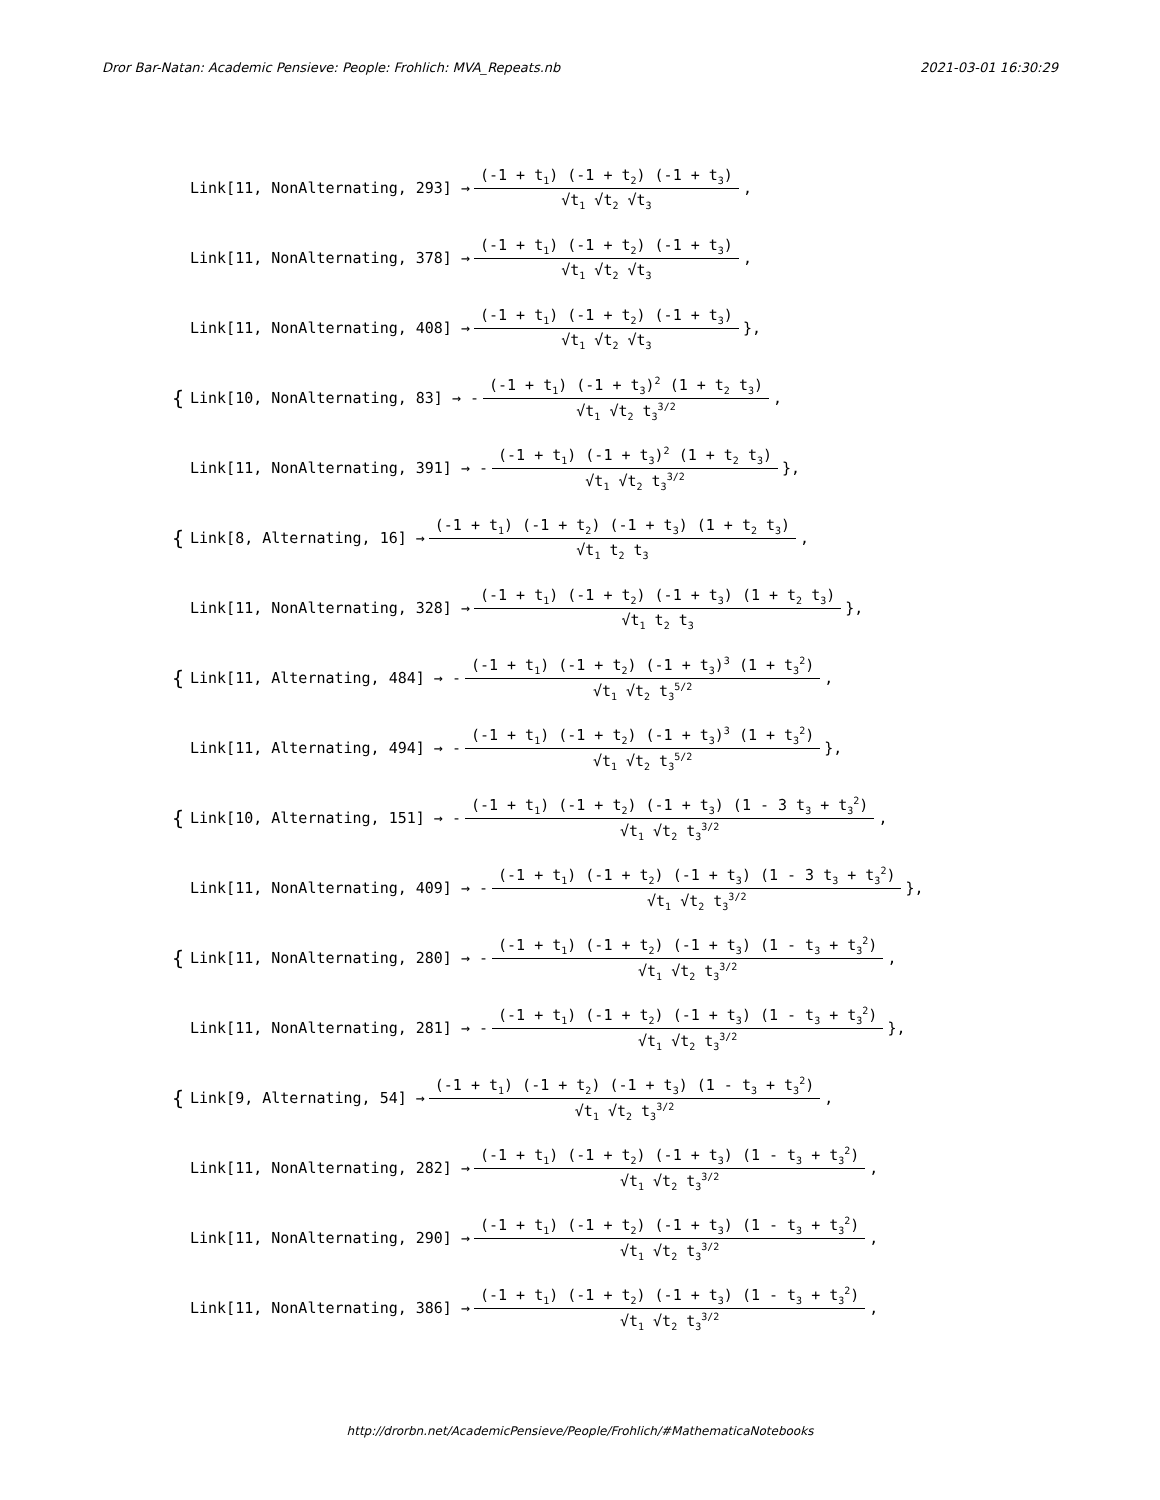Dror Bar-Natan: Academic Pensieve: People: Frohlich: MVA_Repeats.nb 2021-03-01 16:30:29
Link[11, NonAlternating, 293] → (-1 + t<sub>1</sub>) (-1 + t<sub>2</sub>) (-1 + t<sub>3</sub>) √t<sub>1</sub> √t<sub>2</sub> √t<sub>3</sub>,
Link[11, NonAlternating, 378] → (-1 + t<sub>1</sub>) (-1 + t<sub>2</sub>) (-1 + t<sub>3</sub>) √t<sub>1</sub> √t<sub>2</sub> √t<sub>3</sub>,
Link[11, NonAlternating, 408] → (-1 + t<sub>1</sub>) (-1 + t<sub>2</sub>) (-1 + t<sub>3</sub>) √t<sub>1</sub> √t<sub>2</sub> √t<sub>3</sub> },
{ Link[10, NonAlternating, 83] → - (-1 + t<sub>1</sub>) (-1 + t<sub>3</sub>)<sup>2</sup> (1 + t<sub>2</sub> t<sub>3</sub>) √t<sub>1</sub> √t<sub>2</sub> t<sub>3</sub><sup>3/2</sup>,
Link[11, NonAlternating, 391] → - (-1 + t<sub>1</sub>) (-1 + t<sub>3</sub>)<sup>2</sup> (1 + t<sub>2</sub> t<sub>3</sub>) √t<sub>1</sub> √t<sub>2</sub> t<sub>3</sub><sup>3/2</sup> },
{ Link[8, Alternating, 16] → (-1 + t<sub>1</sub>) (-1 + t<sub>2</sub>) (-1 + t<sub>3</sub>) (1 + t<sub>2</sub> t<sub>3</sub>) √t<sub>1</sub> t<sub>2</sub> t<sub>3</sub>,
Link[11, NonAlternating, 328] → (-1 + t<sub>1</sub>) (-1 + t<sub>2</sub>) (-1 + t<sub>3</sub>) (1 + t<sub>2</sub> t<sub>3</sub>) √t<sub>1</sub> t<sub>2</sub> t<sub>3</sub> },
{ Link[11, Alternating, 484] → - (-1 + t<sub>1</sub>) (-1 + t<sub>2</sub>) (-1 + t<sub>3</sub>)<sup>3</sup> (1 + t<sub>3</sub><sup>2</sup>) √t<sub>1</sub> √t<sub>2</sub> t<sub>3</sub><sup>5/2</sup>,
Link[11, Alternating, 494] → - (-1 + t<sub>1</sub>) (-1 + t<sub>2</sub>) (-1 + t<sub>3</sub>)<sup>3</sup> (1 + t<sub>3</sub><sup>2</sup>) √t<sub>1</sub> √t<sub>2</sub> t<sub>3</sub><sup>5/2</sup> },
{ Link[10, Alternating, 151] → - (-1 + t<sub>1</sub>) (-1 + t<sub>2</sub>) (-1 + t<sub>3</sub>) (1 - 3 t<sub>3</sub> + t<sub>3</sub><sup>2</sup>) √t<sub>1</sub> √t<sub>2</sub> t<sub>3</sub><sup>3/2</sup>,
Link[11, NonAlternating, 409] → - (-1 + t<sub>1</sub>) (-1 + t<sub>2</sub>) (-1 + t<sub>3</sub>) (1 - 3 t<sub>3</sub> + t<sub>3</sub><sup>2</sup>) √t<sub>1</sub> √t<sub>2</sub> t<sub>3</sub><sup>3/2</sup> },
{ Link[11, NonAlternating, 280] → - (-1 + t<sub>1</sub>) (-1 + t<sub>2</sub>) (-1 + t<sub>3</sub>) (1 - t<sub>3</sub> + t<sub>3</sub><sup>2</sup>) √t<sub>1</sub> √t<sub>2</sub> t<sub>3</sub><sup>3/2</sup>,
Link[11, NonAlternating, 281] → - (-1 + t<sub>1</sub>) (-1 + t<sub>2</sub>) (-1 + t<sub>3</sub>) (1 - t<sub>3</sub> + t<sub>3</sub><sup>2</sup>) √t<sub>1</sub> √t<sub>2</sub> t<sub>3</sub><sup>3/2</sup> },
{ Link[9, Alternating, 54] → (-1 + t<sub>1</sub>) (-1 + t<sub>2</sub>) (-1 + t<sub>3</sub>) (1 - t<sub>3</sub> + t<sub>3</sub><sup>2</sup>) √t<sub>1</sub> √t<sub>2</sub> t<sub>3</sub><sup>3/2</sup>,
Link[11, NonAlternating, 282] → (-1 + t<sub>1</sub>) (-1 + t<sub>2</sub>) (-1 + t<sub>3</sub>) (1 - t<sub>3</sub> + t<sub>3</sub><sup>2</sup>) √t<sub>1</sub> √t<sub>2</sub> t<sub>3</sub><sup>3/2</sup>,
Link[11, NonAlternating, 290] → (-1 + t<sub>1</sub>) (-1 + t<sub>2</sub>) (-1 + t<sub>3</sub>) (1 - t<sub>3</sub> + t<sub>3</sub><sup>2</sup>) √t<sub>1</sub> √t<sub>2</sub> t<sub>3</sub><sup>3/2</sup>,
Link[11, NonAlternating, 386] → (-1 + t<sub>1</sub>) (-1 + t<sub>2</sub>) (-1 + t<sub>3</sub>) (1 - t<sub>3</sub> + t<sub>3</sub><sup>2</sup>) √t<sub>1</sub> √t<sub>2</sub> t<sub>3</sub><sup>3/2</sup>,
http://drorbn.net/AcademicPensieve/People/Frohlich/#MathematicaNotebooks